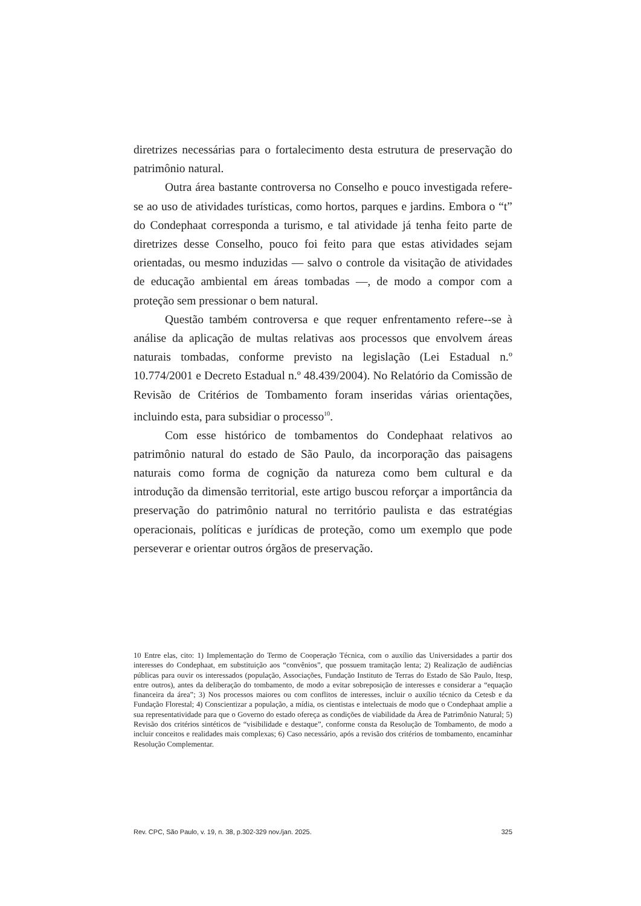diretrizes necessárias para o fortalecimento desta estrutura de preservação do patrimônio natural.
Outra área bastante controversa no Conselho e pouco investigada refere-se ao uso de atividades turísticas, como hortos, parques e jardins. Embora o “t” do Condephaat corresponda a turismo, e tal atividade já tenha feito parte de diretrizes desse Conselho, pouco foi feito para que estas atividades sejam orientadas, ou mesmo induzidas — salvo o controle da visitação de atividades de educação ambiental em áreas tombadas —, de modo a compor com a proteção sem pressionar o bem natural.
Questão também controversa e que requer enfrentamento refere--se à análise da aplicação de multas relativas aos processos que envolvem áreas naturais tombadas, conforme previsto na legislação (Lei Estadual n.º 10.774/2001 e Decreto Estadual n.º 48.439/2004). No Relatório da Comissão de Revisão de Critérios de Tombamento foram inseridas várias orientações, incluindo esta, para subsidiar o processo<sup>10</sup>.
Com esse histórico de tombamentos do Condephaat relativos ao patrimônio natural do estado de São Paulo, da incorporação das paisagens naturais como forma de cognição da natureza como bem cultural e da introdução da dimensão territorial, este artigo buscou reforçar a importância da preservação do patrimônio natural no território paulista e das estratégias operacionais, políticas e jurídicas de proteção, como um exemplo que pode perseverar e orientar outros órgãos de preservação.
10 Entre elas, cito: 1) Implementação do Termo de Cooperação Técnica, com o auxílio das Universidades a partir dos interesses do Condephaat, em substituição aos “convênios”, que possuem tramitação lenta; 2) Realização de audiências públicas para ouvir os interessados (população, Associações, Fundação Instituto de Terras do Estado de São Paulo, Itesp, entre outros), antes da deliberação do tombamento, de modo a evitar sobreposição de interesses e considerar a “equação financeira da área”; 3) Nos processos maiores ou com conflitos de interesses, incluir o auxílio técnico da Cetesb e da Fundação Florestal; 4) Conscientizar a população, a mídia, os cientistas e intelectuais de modo que o Condephaat amplie a sua representatividade para que o Governo do estado ofereça as condições de viabilidade da Área de Patrimônio Natural; 5) Revisão dos critérios sintéticos de “visibilidade e destaque”, conforme consta da Resolução de Tombamento, de modo a incluir conceitos e realidades mais complexas; 6) Caso necessário, após a revisão dos critérios de tombamento, encaminhar Resolução Complementar.
Rev. CPC, São Paulo, v. 19, n. 38, p.302-329 nov./jan. 2025. 325